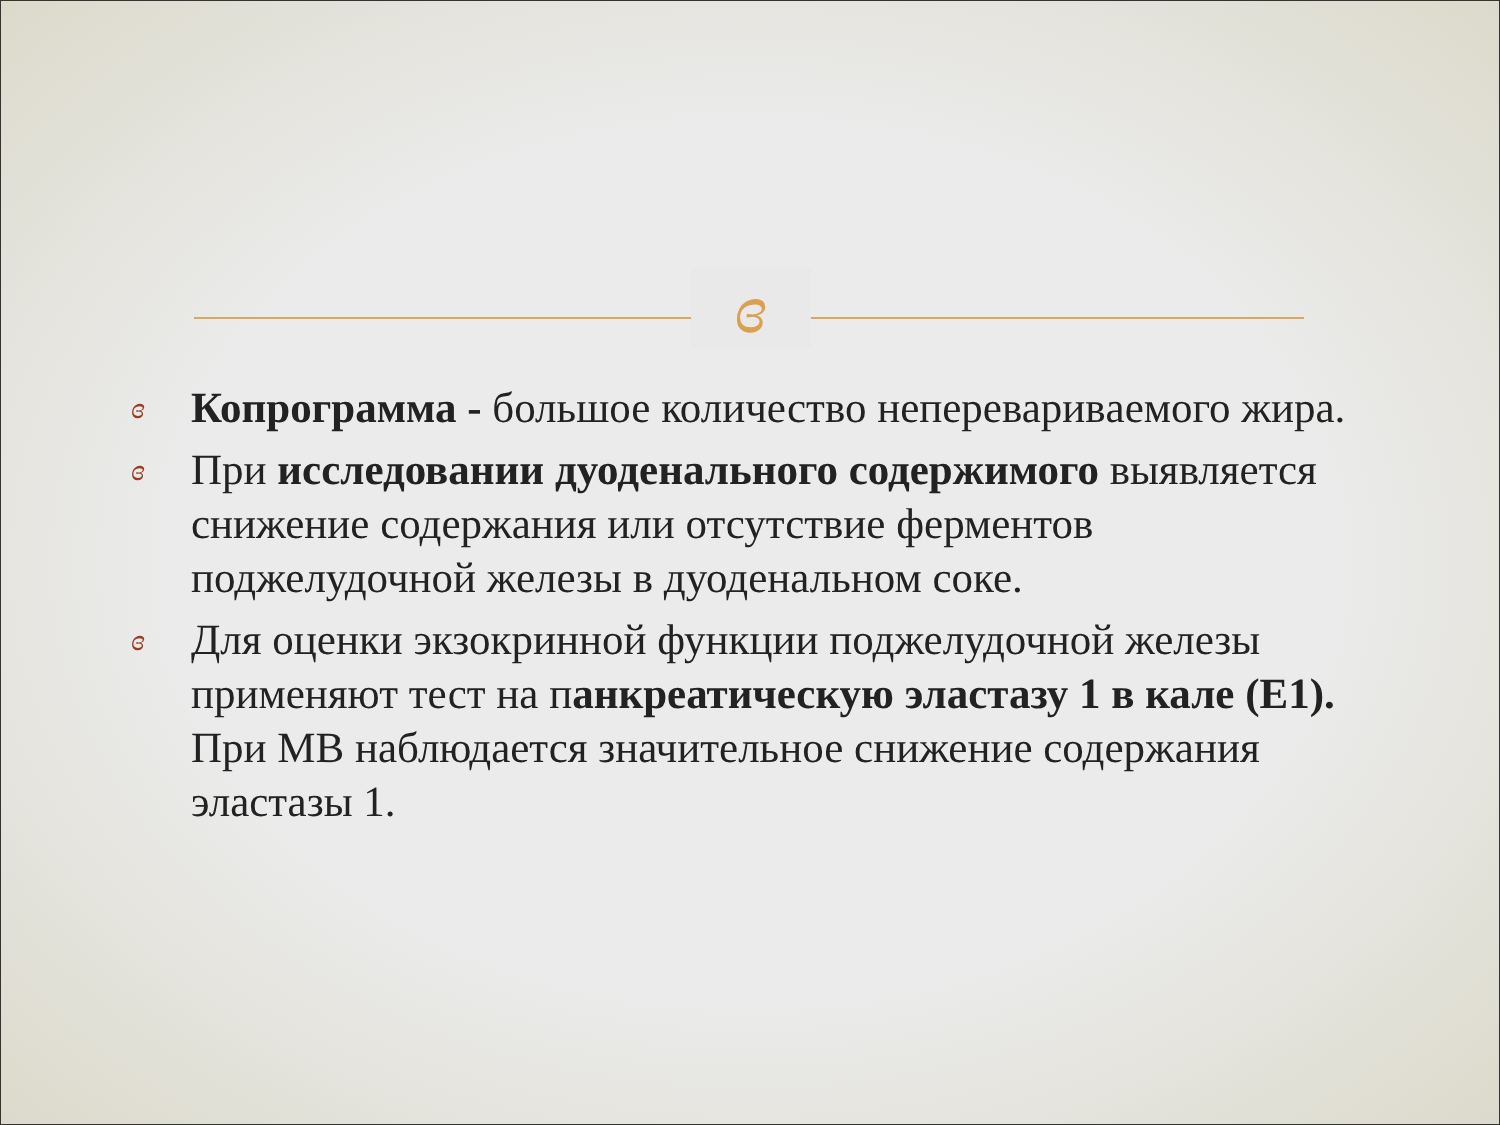ɞ
ɞ Копрограмма - большое количество непереваривaемого жира.
ɞ При исследовании дуоденального содержимого выявляется снижение содержания или отсутствие ферментов поджелудочной железы в дуоденальном соке.
ɞ Для оценки экзокринной функции поджелудочной железы применяют тест на панкреатическую эластазу 1 в кале (Е1). При МВ наблюдается значительное снижение содержания эластазы 1.